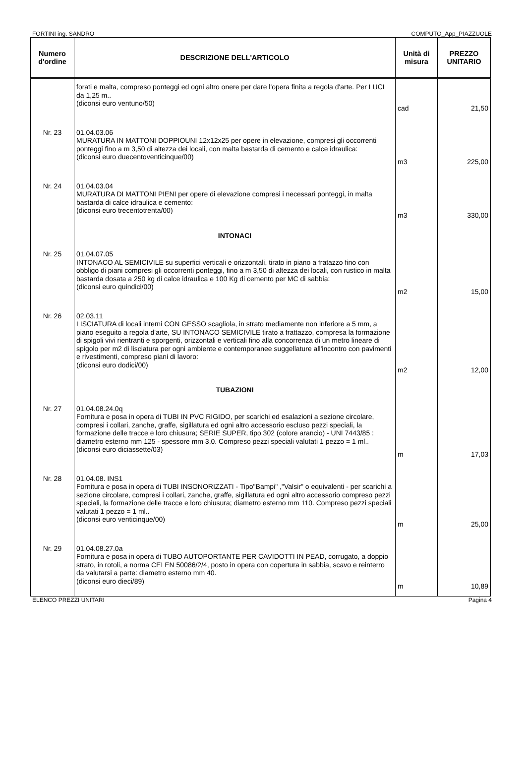FORTINI ing. SANDRO COMPUTO_App_PIAZZUOLE
| Numero d'ordine | DESCRIZIONE DELL'ARTICOLO | Unità di misura | PREZZO UNITARIO |
| --- | --- | --- | --- |
| | forati e malta, compreso ponteggi ed ogni altro onere per dare l'opera finita a regola d'arte. Per LUCI da 1,25 m.. (diconsi euro ventuno/50) | cad | 21,50 |
| Nr. 23 | 01.04.03.06 MURATURA IN MATTONI DOPPIOUNI 12x12x25 per opere in elevazione, compresi gli occorrenti ponteggi fino a m 3,50 di altezza dei locali, con malta bastarda di cemento e calce idraulica: (diconsi euro duecentoventicinque/00) | m3 | 225,00 |
| Nr. 24 | 01.04.03.04 MURATURA DI MATTONI PIENI per opere di elevazione compresi i necessari ponteggi, in malta bastarda di calce idraulica e cemento: (diconsi euro trecentotrenta/00) | m3 | 330,00 |
| | INTONACI | | |
| Nr. 25 | 01.04.07.05 INTONACO AL SEMICIVILE su superfici verticali e orizzontali, tirato in piano a fratazzo fino con obbligo di piani compresi gli occorrenti ponteggi, fino a m 3,50 di altezza dei locali, con rustico in malta bastarda dosata a 250 kg di calce idraulica e 100 Kg di cemento per MC di sabbia: (diconsi euro quindici/00) | m2 | 15,00 |
| Nr. 26 | 02.03.11 LISCIATURA di locali interni CON GESSO scagliola, in strato mediamente non inferiore a 5 mm, a piano eseguito a regola d'arte, SU INTONACO SEMICIVILE tirato a frattazzo, compresa la formazione di spigoli vivi rientranti e sporgenti, orizzontali e verticali fino alla concorrenza di un metro lineare di spigolo per m2 di lisciatura per ogni ambiente e contemporanee suggellature all'incontro con pavimenti e rivestimenti, compreso piani di lavoro: (diconsi euro dodici/00) | m2 | 12,00 |
| | TUBAZIONI | | |
| Nr. 27 | 01.04.08.24.0q Fornitura e posa in opera di TUBI IN PVC RIGIDO, per scarichi ed esalazioni a sezione circolare, compresi i collari, zanche, graffe, sigillatura ed ogni altro accessorio escluso pezzi speciali, la formazione delle tracce e loro chiusura; SERIE SUPER, tipo 302 (colore arancio) - UNI 7443/85 : diametro esterno mm 125 - spessore mm 3,0. Compreso pezzi speciali valutati 1 pezzo = 1 ml.. (diconsi euro diciassette/03) | m | 17,03 |
| Nr. 28 | 01.04.08. INS1 Fornitura e posa in opera di TUBI INSONORIZZATI - Tipo"Bampi" ,"Valsir" o equivalenti - per scarichi a sezione circolare, compresi i collari, zanche, graffe, sigillatura ed ogni altro accessorio compreso pezzi speciali, la formazione delle tracce e loro chiusura; diametro esterno mm 110. Compreso pezzi speciali valutati 1 pezzo = 1 ml.. (diconsi euro venticinque/00) | m | 25,00 |
| Nr. 29 | 01.04.08.27.0a Fornitura e posa in opera di TUBO AUTOPORTANTE PER CAVIDOTTI IN PEAD, corrugato, a doppio strato, in rotoli, a norma CEI EN 50086/2/4, posto in opera con copertura in sabbia, scavo e reinterro da valutarsi a parte: diametro esterno mm 40. (diconsi euro dieci/89) | m | 10,89 |
ELENCO PREZZI UNITARI Pagina 4